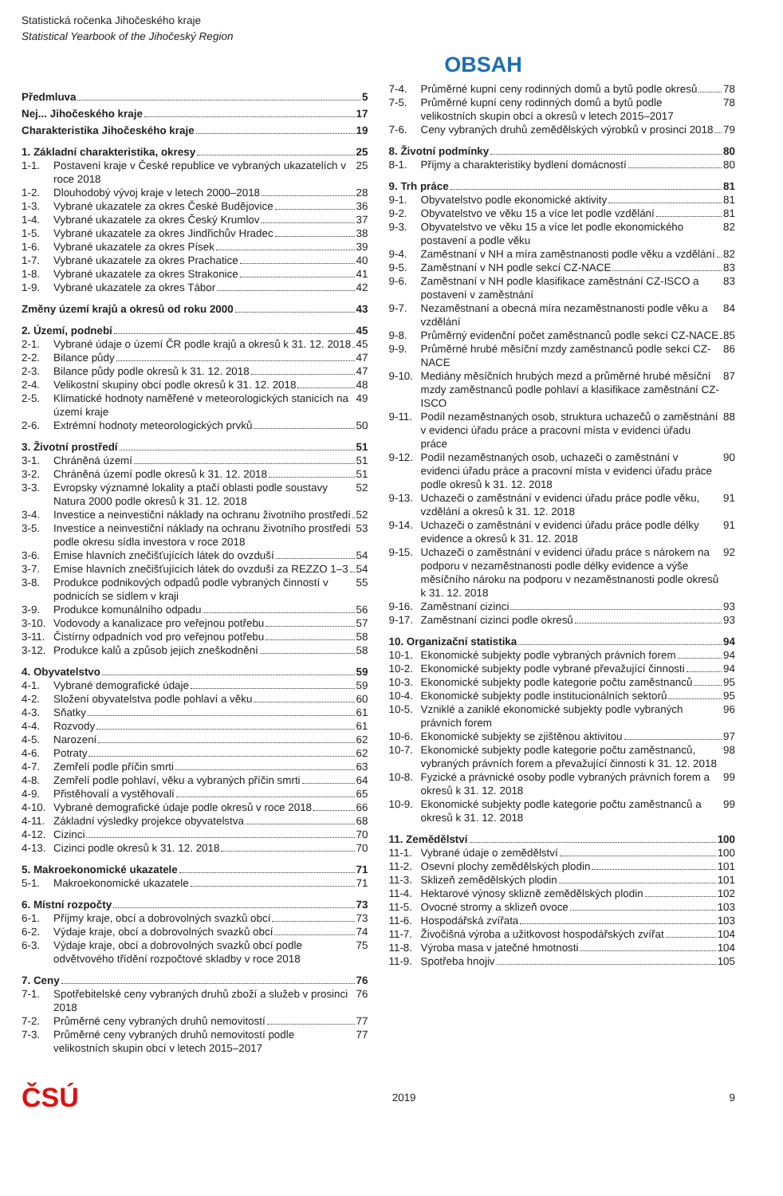Statistická ročenka Jihočeského kraje
Statistical Yearbook of the Jihočeský Region
OBSAH
Předmluva 5
Nej... Jihočeského kraje 17
Charakteristika Jihočeského kraje 19
1. Základní charakteristika, okresy 25
1-1. Postavení kraje v České republice ve vybraných ukazatelích v roce 2018 25
1-2. Dlouhodobý vývoj kraje v letech 2000–2018 28
1-3. Vybrané ukazatele za okres České Budějovice 36
1-4. Vybrané ukazatele za okres Český Krumlov 37
1-5. Vybrané ukazatele za okres Jindřichův Hradec 38
1-6. Vybrané ukazatele za okres Písek 39
1-7. Vybrané ukazatele za okres Prachatice 40
1-8. Vybrané ukazatele za okres Strakonice 41
1-9. Vybrané ukazatele za okres Tábor 42
Změny území krajů a okresů od roku 2000 43
2. Území, podnebí 45
2-1. Vybrané údaje o území ČR podle krajů a okresů k 31. 12. 2018 45
2-2. Bilance půdy 47
2-3. Bilance půdy podle okresů k 31. 12. 2018 47
2-4. Velikostní skupiny obcí podle okresů k 31. 12. 2018 48
2-5. Klimatické hodnoty naměřené v meteorologických stanicích na území kraje 49
2-6. Extrémní hodnoty meteorologických prvků 50
3. Životní prostředí 51
3-1. Chráněná území 51
3-2. Chráněná území podle okresů k 31. 12. 2018 51
3-3. Evropsky významné lokality a ptačí oblasti podle soustavy Natura 2000 podle okresů k 31. 12. 2018 52
3-4. Investice a neinvestiční náklady na ochranu životního prostředí 52
3-5. Investice a neinvestiční náklady na ochranu životního prostředí podle okresu sídla investora v roce 2018 53
3-6. Emise hlavních znečišťujících látek do ovzduší 54
3-7. Emise hlavních znečišťujících látek do ovzduší za REZZO 1–3 54
3-8. Produkce podnikových odpadů podle vybraných činností v podnicích se sídlem v kraji 55
3-9. Produkce komunálního odpadu 56
3-10.
Vodovody a kanalizace pro veřejnou potřebu 57
3-11.
Čistírny odpadních vod pro veřejnou potřebu 58
3-12.
Produkce kalů a způsob jejich zneškodnění 58
4. Obyvatelstvo 59
4-1. Vybrané demografické údaje 59
4-2. Složení obyvatelstva podle pohlaví a věku 60
4-3. Sňatky 61
4-4. Rozvody 61
4-5. Narození 62
4-6. Potraty 62
4-7. Zemřelí podle příčin smrti 63
4-8. Zemřelí podle pohlaví, věku a vybraných příčin smrti 64
4-9. Přistěhovalí a vystěhovalí 65
4-10.
Vybrané demografické údaje podle okresů v roce 2018 66
4-11.
Základní výsledky projekce obyvatelstva 68
4-12.
Cizinci 70
4-13.
Cizinci podle okresů k 31. 12. 2018 70
5. Makroekonomické ukazatele 71
5-1. Makroekonomické ukazatele 71
6. Místní rozpočty 73
6-1. Příjmy kraje, obcí a dobrovolných svazků obcí 73
6-2. Výdaje kraje, obcí a dobrovolných svazků obcí 74
6-3. Výdaje kraje, obcí a dobrovolných svazků obcí podle odvětvového třídění rozpočtové skladby v roce 2018 75
7. Ceny 76
7-1. Spotřebitelské ceny vybraných druhů zboží a služeb v prosinci 2018 76
7-2. Průměrné ceny vybraných druhů nemovitostí 77
7-3. Průměrné ceny vybraných druhů nemovitostí podle velikostních skupin obcí v letech 2015–2017 77
7-4. Průměrné kupní ceny rodinných domů a bytů podle okresů 78
7-5. Průměrné kupní ceny rodinných domů a bytů podle velikostních skupin obcí a okresů v letech 2015–2017 78
7-6. Ceny vybraných druhů zemědělských výrobků v prosinci 2018 79
8. Životní podmínky 80
8-1. Příjmy a charakteristiky bydlení domácností 80
9. Trh práce 81
9-1. Obyvatelstvo podle ekonomické aktivity 81
9-2. Obyvatelstvo ve věku 15 a více let podle vzdělání 81
9-3. Obyvatelstvo ve věku 15 a více let podle ekonomického postavení a podle věku 82
9-4. Zaměstnaní v NH a míra zaměstnanosti podle věku a vzdělání 82
9-5. Zaměstnaní v NH podle sekcí CZ-NACE 83
9-6. Zaměstnaní v NH podle klasifikace zaměstnání CZ-ISCO a postavení v zaměstnání 83
9-7. Nezaměstnaní a obecná míra nezaměstnanosti podle věku a vzdělání 84
9-8. Průměrný evidenční počet zaměstnanců podle sekcí CZ-NACE 85
9-9. Průměrné hrubé měsíční mzdy zaměstnanců podle sekcí CZ-NACE 86
9-10.
Mediány měsíčních hrubých mezd a průměrné hrubé měsíční mzdy zaměstnanců podle pohlaví a klasifikace zaměstnání CZ-ISCO 87
9-11.
Podíl nezaměstnaných osob, struktura uchazečů o zaměstnání v evidenci úřadu práce a pracovní místa v evidenci úřadu práce 88
9-12.
Podíl nezaměstnaných osob, uchazeči o zaměstnání v evidenci úřadu práce a pracovní místa v evidenci úřadu práce podle okresů k 31. 12. 2018 90
9-13.
Uchazeči o zaměstnání v evidenci úřadu práce podle věku, vzdělání a okresů k 31. 12. 2018 91
9-14.
Uchazeči o zaměstnání v evidenci úřadu práce podle délky evidence a okresů k 31. 12. 2018 91
9-15.
Uchazeči o zaměstnání v evidenci úřadu práce s nárokem na podporu v nezaměstnanosti podle délky evidence a výše měsíčního nároku na podporu v nezaměstnanosti podle okresů k 31. 12. 2018 92
9-16.
Zaměstnaní cizinci 93
9-17.
Zaměstnaní cizinci podle okresů 93
10. Organizační statistika 94
10-1.
Ekonomické subjekty podle vybraných právních forem 94
10-2.
Ekonomické subjekty podle vybrané převažující činnosti 94
10-3.
Ekonomické subjekty podle kategorie počtu zaměstnanců 95
10-4.
Ekonomické subjekty podle institucionálních sektorů 95
10-5.
Vzniklé a zaniklé ekonomické subjekty podle vybraných právních forem 96
10-6.
Ekonomické subjekty se zjištěnou aktivitou 97
10-7.
Ekonomické subjekty podle kategorie počtu zaměstnanců, vybraných právních forem a převažující činnosti k 31. 12. 2018 98
10-8.
Fyzické a právnické osoby podle vybraných právních forem a okresů k 31. 12. 2018 99
10-9.
Ekonomické subjekty podle kategorie počtu zaměstnanců a okresů k 31. 12. 2018 99
11. Zemědělství 100
11-1.
Vybrané údaje o zemědělství 100
11-2.
Osevní plochy zemědělských plodin 101
11-3.
Sklizeň zemědělských plodin 101
11-4.
Hektarové výnosy sklizně zemědělských plodin 102
11-5.
Ovocné stromy a sklizeň ovoce 103
11-6.
Hospodářská zvířata 103
11-7.
Živočišná výroba a užitkovost hospodářských zvířat 104
11-8.
Výroba masa v jatečné hmotnosti 104
11-9.
Spotřeba hnojiv 105
ČSÚ 2019 9